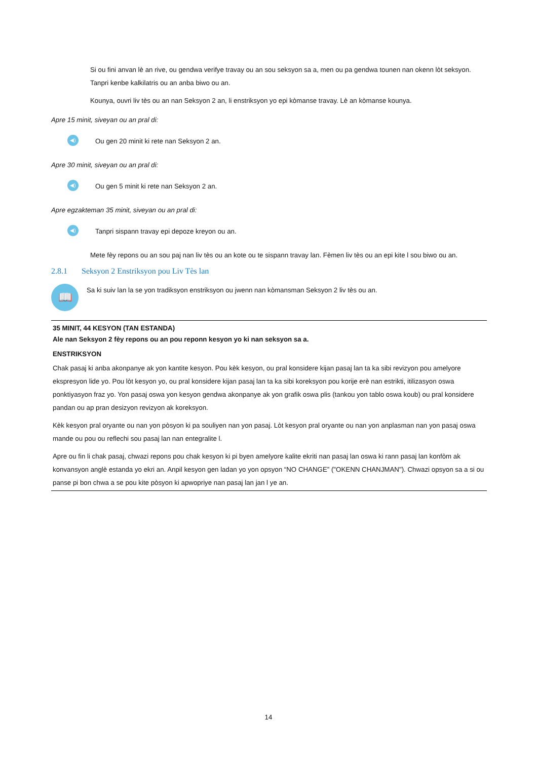Si ou fini anvan lè an rive, ou gendwa verifye travay ou an sou seksyon sa a, men ou pa gendwa tounen nan okenn lòt seksyon. Tanpri kenbe kalkilatris ou an anba biwo ou an.
Kounya, ouvri liv tès ou an nan Seksyon 2 an, li enstriksyon yo epi kòmanse travay. Lè an kòmanse kounya.
Apre 15 minit, siveyan ou an pral di:
◀)
Ou gen 20 minit ki rete nan Seksyon 2 an.
Apre 30 minit, siveyan ou an pral di:
◀)
Ou gen 5 minit ki rete nan Seksyon 2 an.
Apre egzakteman 35 minit, siveyan ou an pral di:
◀)
Tanpri sispann travay epi depoze kreyon ou an.
Mete fèy repons ou an sou paj nan liv tès ou an kote ou te sispann travay lan. Fèmen liv tès ou an epi kite l sou biwo ou an.
2.8.1 Seksyon 2 Enstriksyon pou Liv Tès lan
📖
Sa ki suiv lan la se yon tradiksyon enstriksyon ou jwenn nan kòmansman Seksyon 2 liv tès ou an.
35 MINIT, 44 KESYON (TAN ESTANDA)
Ale nan Seksyon 2 fèy repons ou an pou reponn kesyon yo ki nan seksyon sa a.
ENSTRIKSYON
Chak pasaj ki anba akonpanye ak yon kantite kesyon. Pou kèk kesyon, ou pral konsidere kijan pasaj lan ta ka sibi revizyon pou amelyore ekspresyon lide yo. Pou lòt kesyon yo, ou pral konsidere kijan pasaj lan ta ka sibi koreksyon pou korije erè nan estrikti, itilizasyon oswa ponktiyasyon fraz yo. Yon pasaj oswa yon kesyon gendwa akonpanye ak yon grafik oswa plis (tankou yon tablo oswa koub) ou pral konsidere pandan ou ap pran desizyon revizyon ak koreksyon.
Kèk kesyon pral oryante ou nan yon pòsyon ki pa souliyen nan yon pasaj. Lòt kesyon pral oryante ou nan yon anplasman nan yon pasaj oswa mande ou pou ou reflechi sou pasaj lan nan entegralite l.
Apre ou fin li chak pasaj, chwazi repons pou chak kesyon ki pi byen amelyore kalite ekriti nan pasaj lan oswa ki rann pasaj lan konfòm ak konvansyon anglè estanda yo ekri an. Anpil kesyon gen ladan yo yon opsyon “NO CHANGE” ("OKENN CHANJMAN"). Chwazi opsyon sa a si ou panse pi bon chwa a se pou kite pòsyon ki apwopriye nan pasaj lan jan l ye an.
14